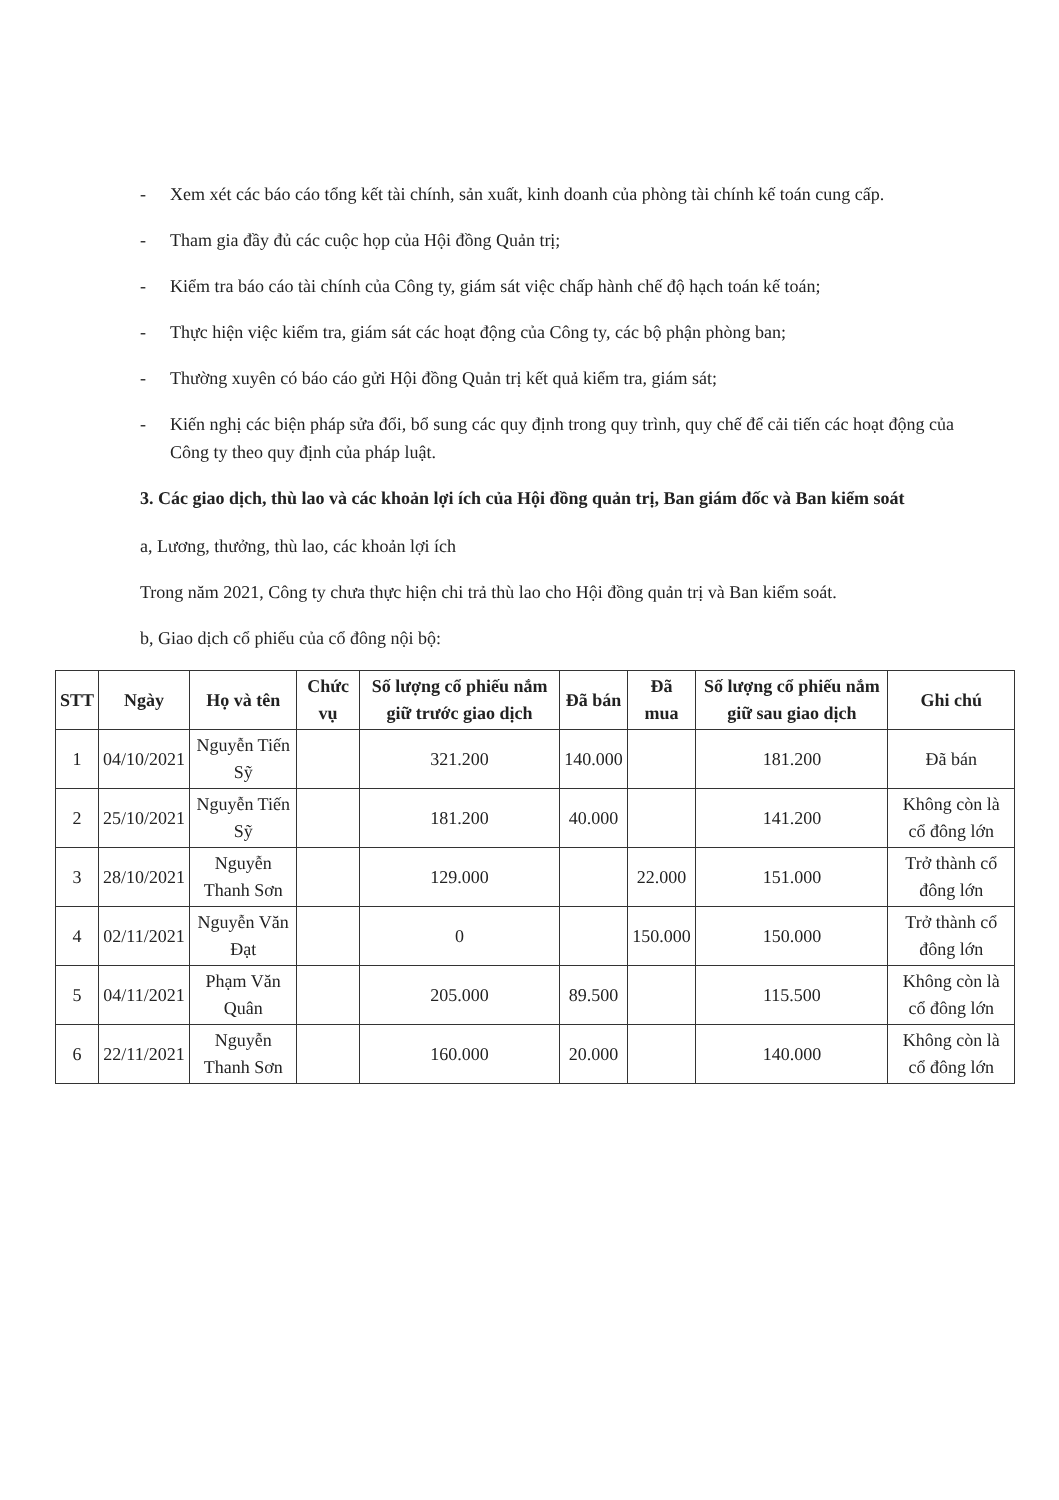- Xem xét các báo cáo tổng kết tài chính, sản xuất, kinh doanh của phòng tài chính kế toán cung cấp.
- Tham gia đầy đủ các cuộc họp của Hội đồng Quản trị;
- Kiểm tra báo cáo tài chính của Công ty, giám sát việc chấp hành chế độ hạch toán kế toán;
- Thực hiện việc kiểm tra, giám sát các hoạt động của Công ty, các bộ phận phòng ban;
- Thường xuyên có báo cáo gửi Hội đồng Quản trị kết quả kiểm tra, giám sát;
- Kiến nghị các biện pháp sửa đổi, bổ sung các quy định trong quy trình, quy chế để cải tiến các hoạt động của Công ty theo quy định của pháp luật.
3. Các giao dịch, thù lao và các khoản lợi ích của Hội đồng quản trị, Ban giám đốc và Ban kiểm soát
a, Lương, thưởng, thù lao, các khoản lợi ích
Trong năm 2021, Công ty chưa thực hiện chi trả thù lao cho Hội đồng quản trị và Ban kiểm soát.
b, Giao dịch cổ phiếu của cổ đông nội bộ:
| STT | Ngày | Họ và tên | Chức vụ | Số lượng cổ phiếu nắm giữ trước giao dịch | Đã bán | Đã mua | Số lượng cổ phiếu nắm giữ sau giao dịch | Ghi chú |
| --- | --- | --- | --- | --- | --- | --- | --- | --- |
| 1 | 04/10/2021 | Nguyễn Tiến Sỹ | | 321.200 | 140.000 | | 181.200 | Đã bán |
| 2 | 25/10/2021 | Nguyễn Tiến Sỹ | | 181.200 | 40.000 | | 141.200 | Không còn là cổ đông lớn |
| 3 | 28/10/2021 | Nguyễn Thanh Sơn | | 129.000 | | 22.000 | 151.000 | Trở thành cổ đông lớn |
| 4 | 02/11/2021 | Nguyễn Văn Đạt | | 0 | | 150.000 | 150.000 | Trở thành cổ đông lớn |
| 5 | 04/11/2021 | Phạm Văn Quân | | 205.000 | 89.500 | | 115.500 | Không còn là cổ đông lớn |
| 6 | 22/11/2021 | Nguyễn Thanh Sơn | | 160.000 | 20.000 | | 140.000 | Không còn là cổ đông lớn |